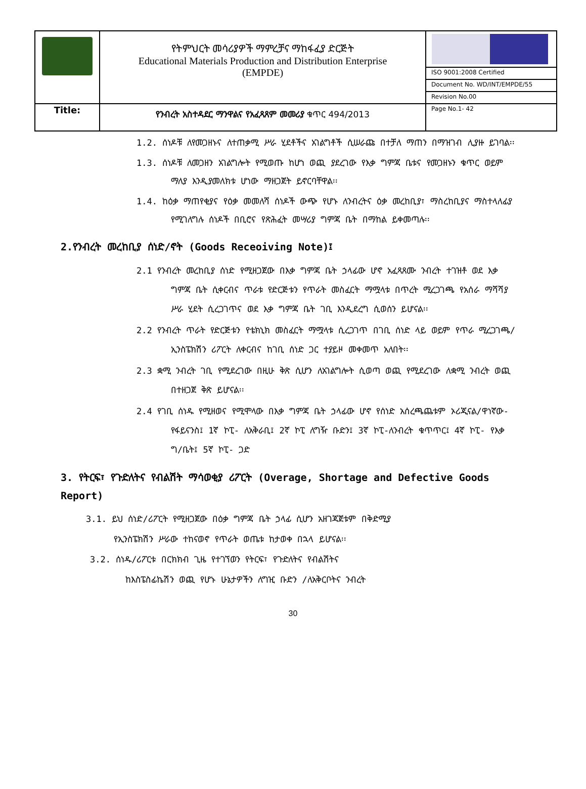| | የትምህርት መሳሪያዎች ማምረቻና ማከፋፈያ ድርጅት Educational Materials Production and Distribution Enterprise (EMPDE) | |
| | | ISO 9001:2008 Certified |
| | | Document No. WD/INT/EMPDE/55 |
| | | Revision No.00 |
| Title: | የንብረት አስተዳደር ማንዋልና የአፈጻጸም መመሪያ ቁጥር 494/2013 | Page No.1- 42 |
1.2. ሰነዶቹ ለየመጋዘኑና ለተጠቃሚ ሥራ ሂደቶችና አገልግቶች ሲሠራጩ በተቻለ ማጠን በማዝገብ ሊያዙ ይገባል፡፡
1.3. ሰነዶቹ ለመጋዘን አገልግሎት የሚወጡ ከሆነ ወጪ ያደረገው የእቃ ግምጃ ቤቱና የመጋዘኑን ቁጥር ወይም ማለያ እንዲያመለክቱ ሆነው ማዘጋጀት ይኖርባቸዋል፡፡
1.4. ከዕቃ ማጠየቂያና የዕቃ መመለሻ ሰነዶች ውጭ የሆኑ ለንብረትና ዕቃ መረከቢያ፣ ማስረከቢያና ማስተላለፊያ የሚገለግሉ ሰነዶች በቢሮና የጽሕፈት መሣሪያ ግምጃ ቤት በማከል ይቀመጣሉ፡፡
2.የንብረት መረከቢያ ሰነድ/ኖት (Goods Receoiving Note)፤
2.1 የንብረት መረከቢያ ሰነድ የሚዘጋጀው በእቃ ግምጃ ቤት ኃላፊው ሆኖ አፈጻጸሙ ንብረት ተገዝቶ ወደ እቃ ግምጃ ቤት ሲቀርብና ጥራቱ የድርጅቱን የጥራት መስፈርት ማሟላቱ በጥረት ሚረጋገጫ የአሰራ ማሻሻያ ሥራ ሂደት ሲረጋገጥና ወደ እቃ ግምጃ ቤት ገቢ እንዲደረግ ሲወሰን ይሆናል፡፡
2.2 የንብረት ጥራት የድርጅቱን የቴክኒክ መስፈርት ማሟላቱ ሲረጋገጥ በገቢ ሰነድ ላይ ወይም የጥራ ሚረጋገጫ/ኢንስፔክሽን ሪፖርት ለቀርብና ከገቢ ሰነድ ጋር ተያይዞ መቀመጥ አለበት፡፡
2.3 ቋሚ ንብረት ገቢ የሚደረገው በዚሁ ቅጽ ሲሆን ለአገልግሎት ሲወጣ ወጪ የሚደረገው ለቋሚ ንብረት ወጪ በተዘጋጀ ቅጽ ይሆናል፡፡
2.4 የገቢ ሰነዱ የሚዘወና የሚሞላው በእቃ ግምጃ ቤት ኃላፊው ሆኖ የሰነድ አሰረጫጨቱም ኦሪጂናል/ዋነኛው- የፋይናንስ፤ 1ኛ ኮፒ- ለአቅራቢ፤ 2ኛ ኮፒ ለግዥ ቡድን፤ 3ኛ ኮፒ-ለንብረት ቁጥጥር፤ 4ኛ ኮፒ- የእቃ ግ/ቤት፤ 5ኛ ኮፒ- ጋድ
3. የትርፍ፣ የጉድለትና የብልሽት ማሳወቂያ ሪፖርት (Overage, Shortage and Defective Goods Report)
3.1. ይህ ሰነድ/ሪፖርት የሚዘጋጀው በዕቃ ግምጃ ቤት ኃላፊ ሲሆን አዘገጃጀቱም በቅድሚያ
የኢንስፔክሽን ሥራው ተከናወኖ የጥራት ወጤቱ ከታወቀ በኋላ ይሆናል፡፡
3.2. ሰነዱ/ሪፖርቱ በርክክብ ጊዜ የተገኘወን የትርፍ፣ የጉድለትና የብልሽትና
ከእስፔስፊኬሽን ወጪ የሆኑ ሁኔታዎችን ለግዢ ቡድን /ለአቅርቦትና ንብረት
30